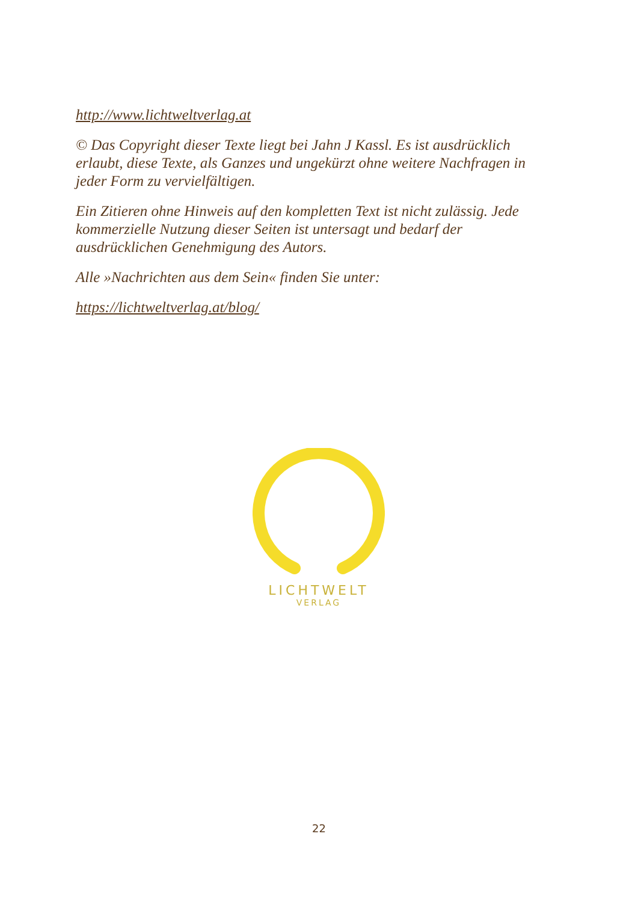http://www.lichtweltverlag.at
© Das Copyright dieser Texte liegt bei Jahn J Kassl. Es ist ausdrücklich erlaubt, diese Texte, als Ganzes und ungekürzt ohne weitere Nachfragen in jeder Form zu vervielfältigen.
Ein Zitieren ohne Hinweis auf den kompletten Text ist nicht zulässig. Jede kommerzielle Nutzung dieser Seiten ist untersagt und bedarf der ausdrücklichen Genehmigung des Autors.
Alle »Nachrichten aus dem Sein« finden Sie unter:
https://lichtweltverlag.at/blog/
LICHTWELT
VERLAG
22